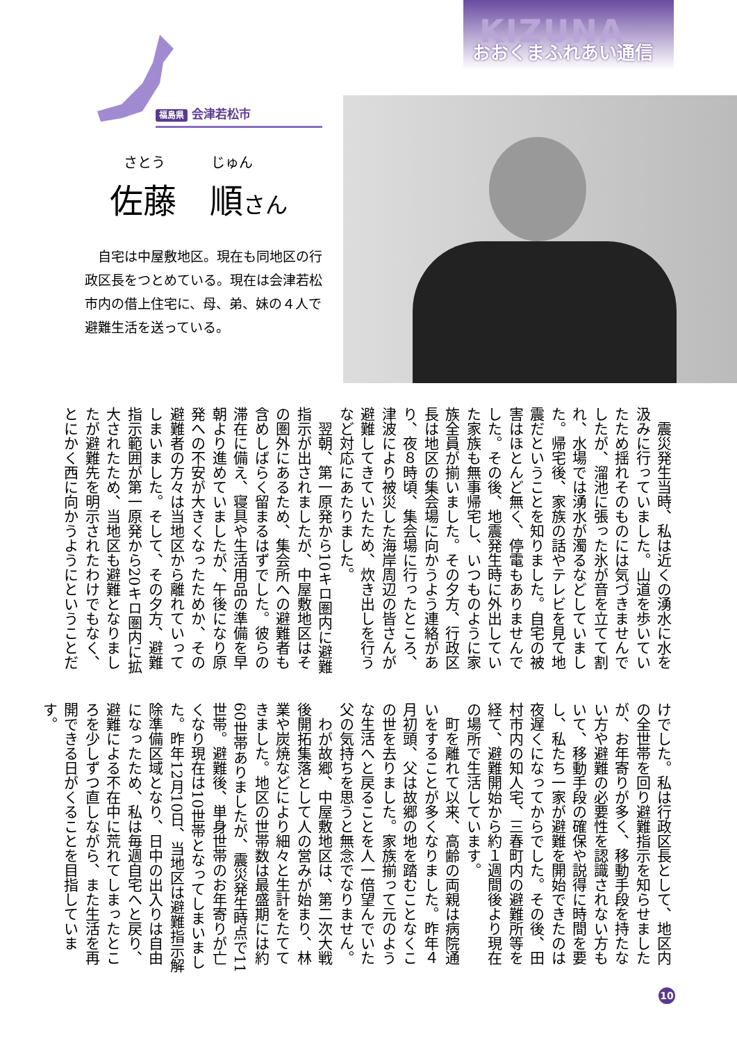KIZUNA
おおくまふれあい通信
福島県 会津若松市
さとう じゅん
佐藤　順さん
自宅は中屋敷地区。現在も同地区の行政区長をつとめている。現在は会津若松市内の借上住宅に、母、弟、妹の４人で避難生活を送っている。
震災発生当時、私は近くの湧水に水を汲みに行っていました。山道を歩いていたため揺れそのものには気づきませんでしたが、溜池に張った氷が音を立てて割れ、水場では湧水が濁るなどしていました。帰宅後、家族の話やテレビを見て地震だということを知りました。自宅の被害はほとんど無く、停電もありませんでした。その後、地震発生時に外出していた家族も無事帰宅し、いつものように家族全員が揃いました。その夕方、行政区長は地区の集会場に向かうよう連絡があり、夜８時頃、集会場に行ったところ、津波により被災した海岸周辺の皆さんが避難してきていたため、炊き出しを行うなど対応にあたりました。
翌朝、第一原発から10キロ圏内に避難指示が出されましたが、中屋敷地区はその圏外にあるため、集会所への避難者も含めしばらく留まるはずでした。彼らの滞在に備え、寝具や生活用品の準備を早朝より進めていましたが、午後になり原発への不安が大きくなったためか、その避難者の方々は当地区から離れていってしまいました。そして、その夕方、避難指示範囲が第一原発から20キロ圏内に拡大されたため、当地区も避難となりましたが避難先を明示されたわけでもなく、とにかく西に向かうようにということだ
けでした。私は行政区長として、地区内の全世帯を回り避難指示を知らせましたが、お年寄りが多く、移動手段を持たない方や避難の必要性を認識されない方もいて、移動手段の確保や説得に時間を要し、私たち一家が避難を開始できたのは夜遅くになってからでした。その後、田村市内の知人宅、三春町内の避難所等を経て、避難開始から約１週間後より現在の場所で生活しています。
町を離れて以来、高齢の両親は病院通いをすることが多くなりました。昨年４月初頭、父は故郷の地を踏むことなくこの世を去りました。家族揃って元のような生活へと戻ることを人一倍望んでいた父の気持ちを思うと無念でなりません。
わが故郷、中屋敷地区は、第二次大戦後開拓集落として人の営みが始まり、林業や炭焼などにより細々と生計をたててきました。地区の世帯数は最盛期には約60世帯ありましたが、震災発生時点で11世帯。避難後、単身世帯のお年寄りが亡くなり現在は10世帯となってしまいました。昨年12月10日、当地区は避難指示解除準備区域となり、日中の出入りは自由になったため、私は毎週自宅へと戻り、避難による不在中に荒れてしまったところを少しずつ直しながら、また生活を再開できる日がくることを目指しています。
10